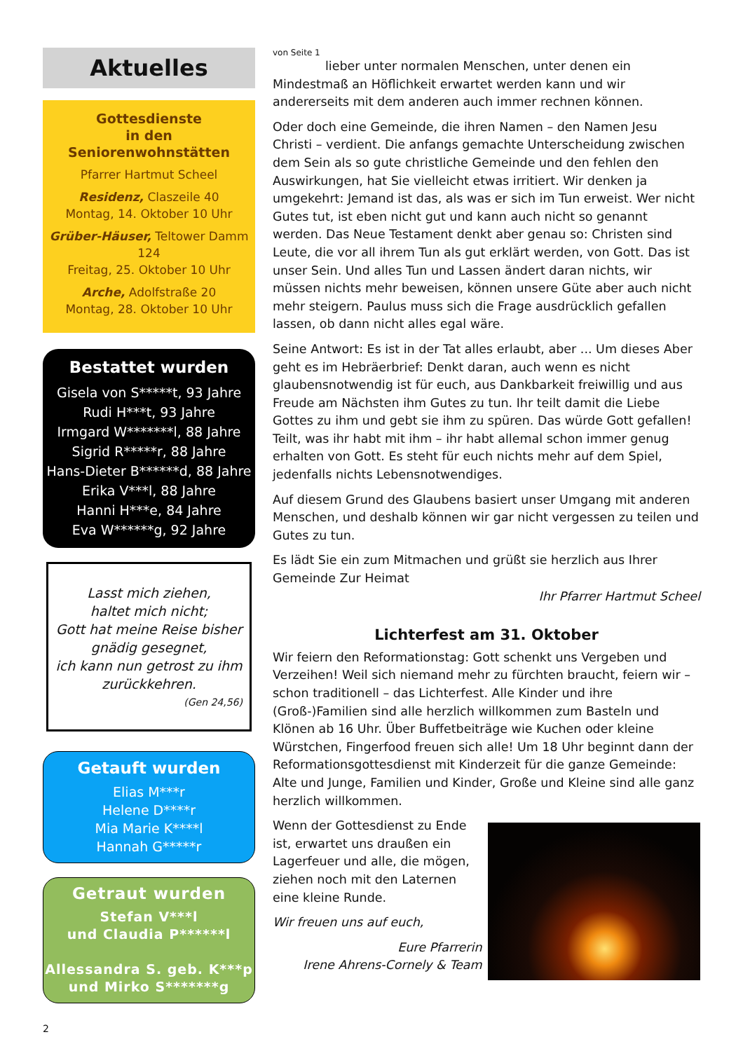Aktuelles
Gottesdienste
in den Seniorenwohnstätten
Pfarrer Hartmut Scheel
Residenz, Claszeile 40
Montag, 14. Oktober 10 Uhr
Grüber-Häuser, Teltower Damm 124
Freitag, 25. Oktober 10 Uhr
Arche, Adolfstraße 20
Montag, 28. Oktober 10 Uhr
Bestattet wurden
Gisela von S*****t, 93 Jahre
Rudi H***t, 93 Jahre
Irmgard W*******l, 88 Jahre
Sigrid R*****r, 88 Jahre
Hans-Dieter B******d, 88 Jahre
Erika V***l, 88 Jahre
Hanni H***e, 84 Jahre
Eva W******g, 92 Jahre
Lasst mich ziehen,
haltet mich nicht;
Gott hat meine Reise bisher gnädig gesegnet,
ich kann nun getrost zu ihm zurückkehren.
(Gen 24,56)
Getauft wurden
Elias M***r
Helene D****r
Mia Marie K****l
Hannah G*****r
Getraut wurden
Stefan V***l
und Claudia P******l
Allessandra S. geb. K***p
und Mirko S*******g
2
von Seite 1
lieber unter normalen Menschen, unter denen ein Mindestmaß an Höflichkeit erwartet werden kann und wir andererseits mit dem anderen auch immer rechnen können.
Oder doch eine Gemeinde, die ihren Namen – den Namen Jesu Christi – verdient. Die anfangs gemachte Unterscheidung zwischen dem Sein als so gute christliche Gemeinde und den fehlen den Auswirkungen, hat Sie vielleicht etwas irritiert. Wir denken ja umgekehrt: Jemand ist das, als was er sich im Tun erweist. Wer nicht Gutes tut, ist eben nicht gut und kann auch nicht so genannt werden. Das Neue Testament denkt aber genau so: Christen sind Leute, die vor all ihrem Tun als gut erklärt werden, von Gott. Das ist unser Sein. Und alles Tun und Lassen ändert daran nichts, wir müssen nichts mehr beweisen, können unsere Güte aber auch nicht mehr steigern. Paulus muss sich die Frage ausdrücklich gefallen lassen, ob dann nicht alles egal wäre.
Seine Antwort: Es ist in der Tat alles erlaubt, aber ... Um dieses Aber geht es im Hebräerbrief: Denkt daran, auch wenn es nicht glaubensnotwendig ist für euch, aus Dankbarkeit freiwillig und aus Freude am Nächsten ihm Gutes zu tun. Ihr teilt damit die Liebe Gottes zu ihm und gebt sie ihm zu spüren. Das würde Gott gefallen! Teilt, was ihr habt mit ihm – ihr habt allemal schon immer genug erhalten von Gott. Es steht für euch nichts mehr auf dem Spiel, jedenfalls nichts Lebensnotwendiges.
Auf diesem Grund des Glaubens basiert unser Umgang mit anderen Menschen, und deshalb können wir gar nicht vergessen zu teilen und Gutes zu tun.
Es lädt Sie ein zum Mitmachen und grüßt sie herzlich aus Ihrer Gemeinde Zur Heimat
Ihr Pfarrer Hartmut Scheel
Lichterfest am 31. Oktober
Wir feiern den Reformationstag: Gott schenkt uns Vergeben und Verzeihen! Weil sich niemand mehr zu fürchten braucht, feiern wir – schon traditionell – das Lichterfest. Alle Kinder und ihre (Groß-)Familien sind alle herzlich willkommen zum Basteln und Klönen ab 16 Uhr. Über Buffetbeiträge wie Kuchen oder kleine Würstchen, Fingerfood freuen sich alle! Um 18 Uhr beginnt dann der Reformationsgottesdienst mit Kinderzeit für die ganze Gemeinde: Alte und Junge, Familien und Kinder, Große und Kleine sind alle ganz herzlich willkommen.
Wenn der Gottesdienst zu Ende ist, erwartet uns draußen ein Lagerfeuer und alle, die mögen, ziehen noch mit den Laternen eine kleine Runde.
Wir freuen uns auf euch,
Eure Pfarrerin
Irene Ahrens-Cornely & Team